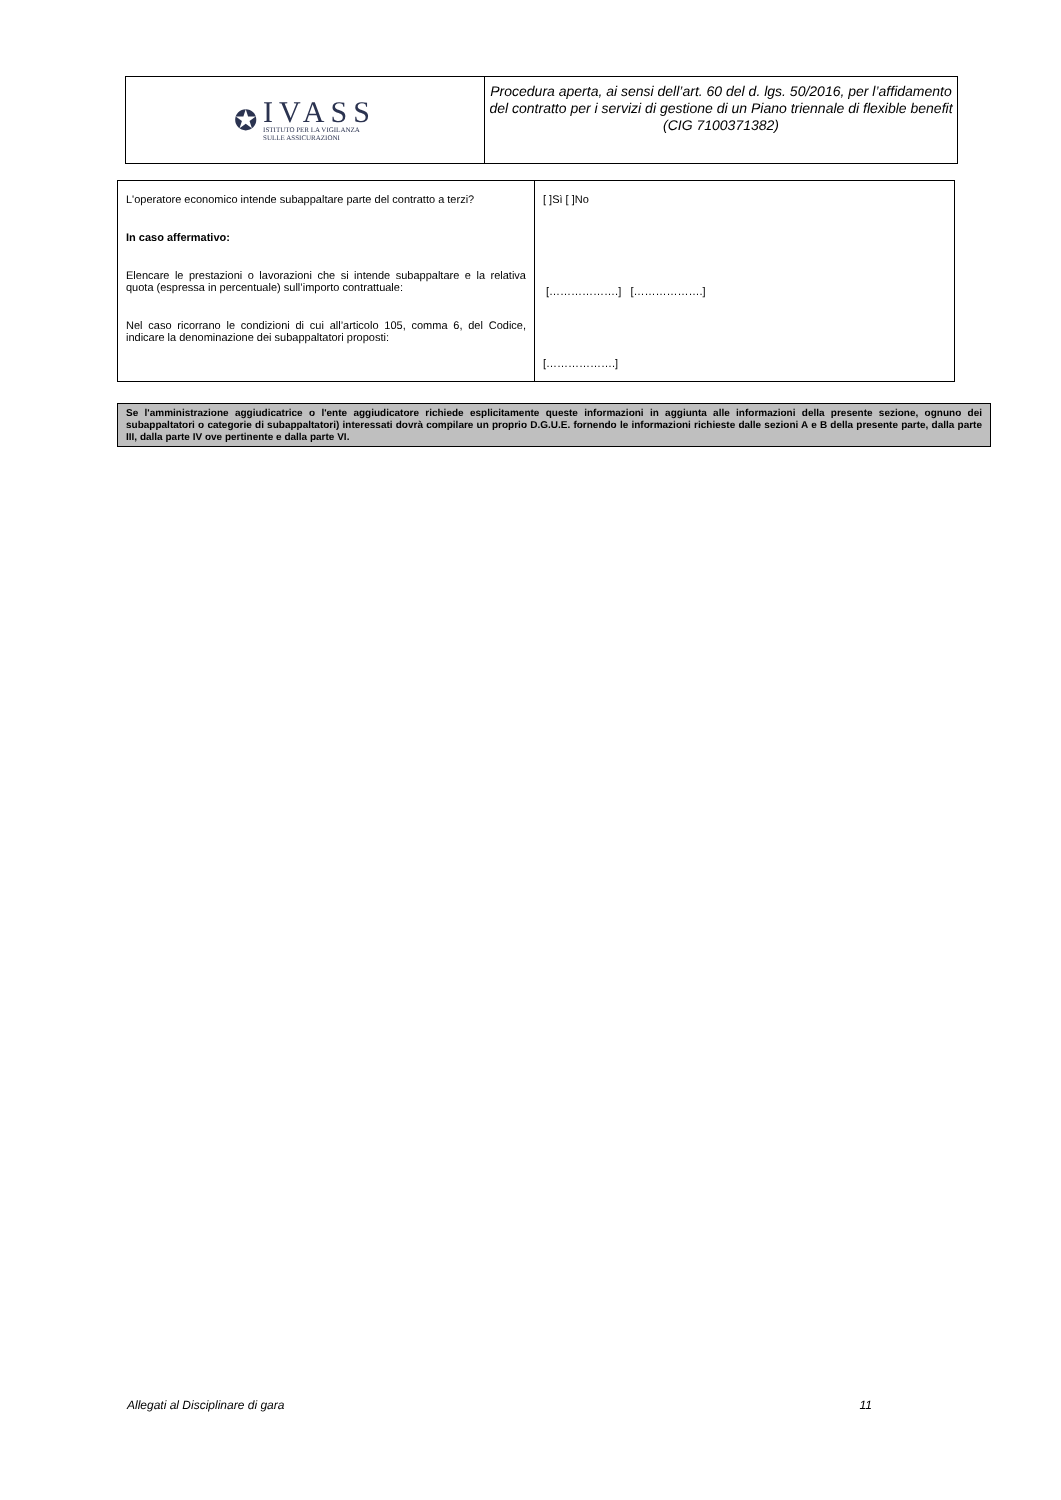✪
IVASS
ISTITUTO PER LA VIGILANZA
SULLE ASSICURAZIONI
Procedura aperta, ai sensi dell’art. 60 del d. lgs. 50/2016, per l’affidamento del contratto per i servizi di gestione di un Piano triennale di flexible benefit
(CIG 7100371382)
| L'operatore economico intende subappaltare parte del contratto a terzi? In caso affermativo: Elencare le prestazioni o lavorazioni che si intende subappaltare e la relativa quota (espressa in percentuale) sull’importo contrattuale: Nel caso ricorrano le condizioni di cui all’articolo 105, comma 6, del Codice, indicare la denominazione dei subappaltatori proposti: | [ ]Sì [ ]No [……………….] [……………….] [……………….] |
Se l'amministrazione aggiudicatrice o l'ente aggiudicatore richiede esplicitamente queste informazioni in aggiunta alle informazioni della presente sezione, ognuno dei subappaltatori o categorie di subappaltatori) interessati dovrà compilare un proprio D.G.U.E. fornendo le informazioni richieste dalle sezioni A e B della presente parte, dalla parte III, dalla parte IV ove pertinente e dalla parte VI.
Allegati al Disciplinare di gara 11